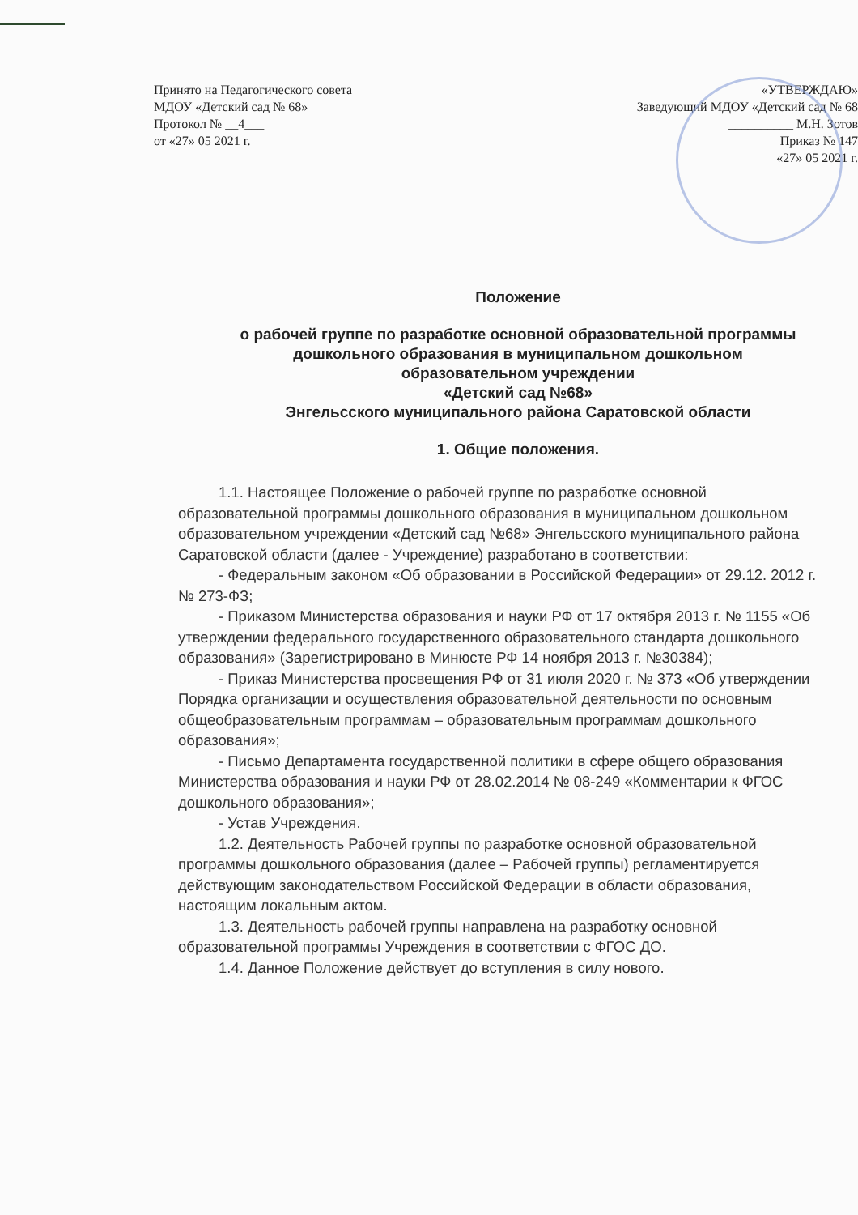Принято на Педагогического совета
МДОУ «Детский сад № 68»
Протокол № __4___
от «27» 05 2021 г.
«УТВЕРЖДАЮ»
Заведующий МДОУ «Детский сад № 68
__________ М.Н. Зотов
Приказ № 147
«27» 05 2021 г.
Положение
о рабочей группе по разработке основной образовательной программы
дошкольного образования в муниципальном дошкольном
образовательном учреждении
«Детский сад №68»
Энгельсского муниципального района Саратовской области
1. Общие положения.
1.1. Настоящее Положение о рабочей группе по разработке основной образовательной программы дошкольного образования в муниципальном дошкольном образовательном учреждении «Детский сад №68» Энгельсского муниципального района Саратовской области (далее - Учреждение) разработано в соответствии:
- Федеральным законом «Об образовании в Российской Федерации» от 29.12. 2012 г. № 273-ФЗ;
- Приказом Министерства образования и науки РФ от 17 октября 2013 г. № 1155 «Об утверждении федерального государственного образовательного стандарта дошкольного образования» (Зарегистрировано в Минюсте РФ 14 ноября 2013 г. №30384);
- Приказ Министерства просвещения РФ от 31 июля 2020 г. № 373 «Об утверждении Порядка организации и осуществления образовательной деятельности по основным общеобразовательным программам – образовательным программам дошкольного образования»;
- Письмо Департамента государственной политики в сфере общего образования Министерства образования и науки РФ от 28.02.2014 № 08-249 «Комментарии к ФГОС дошкольного образования»;
- Устав Учреждения.
1.2. Деятельность Рабочей группы по разработке основной образовательной программы дошкольного образования (далее – Рабочей группы) регламентируется действующим законодательством Российской Федерации в области образования, настоящим локальным актом.
1.3. Деятельность рабочей группы направлена на разработку основной образовательной программы Учреждения в соответствии с ФГОС ДО.
1.4. Данное Положение действует до вступления в силу нового.